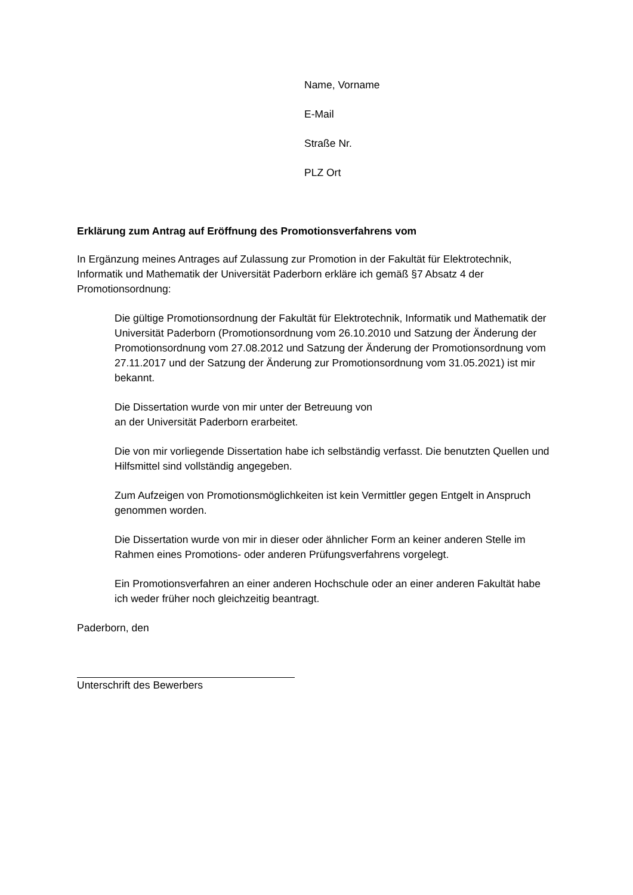Name, Vorname
E-Mail
Straße Nr.
PLZ Ort
Erklärung zum Antrag auf Eröffnung des Promotionsverfahrens vom
In Ergänzung meines Antrages auf Zulassung zur Promotion in der Fakultät für Elektrotechnik, Informatik und Mathematik der Universität Paderborn erkläre ich gemäß §7 Absatz 4 der Promotionsordnung:
Die gültige Promotionsordnung der Fakultät für Elektrotechnik, Informatik und Mathematik der Universität Paderborn (Promotionsordnung vom 26.10.2010 und Satzung der Änderung der Promotionsordnung vom 27.08.2012 und Satzung der Änderung der Promotionsordnung vom 27.11.2017 und der Satzung der Änderung zur Promotionsordnung vom 31.05.2021) ist mir bekannt.
Die Dissertation wurde von mir unter der Betreuung von
an der Universität Paderborn erarbeitet.
Die von mir vorliegende Dissertation habe ich selbständig verfasst. Die benutzten Quellen und Hilfsmittel sind vollständig angegeben.
Zum Aufzeigen von Promotionsmöglichkeiten ist kein Vermittler gegen Entgelt in Anspruch genommen worden.
Die Dissertation wurde von mir in dieser oder ähnlicher Form an keiner anderen Stelle im Rahmen eines Promotions- oder anderen Prüfungsverfahrens vorgelegt.
Ein Promotionsverfahren an einer anderen Hochschule oder an einer anderen Fakultät habe ich weder früher noch gleichzeitig beantragt.
Paderborn, den
Unterschrift des Bewerbers